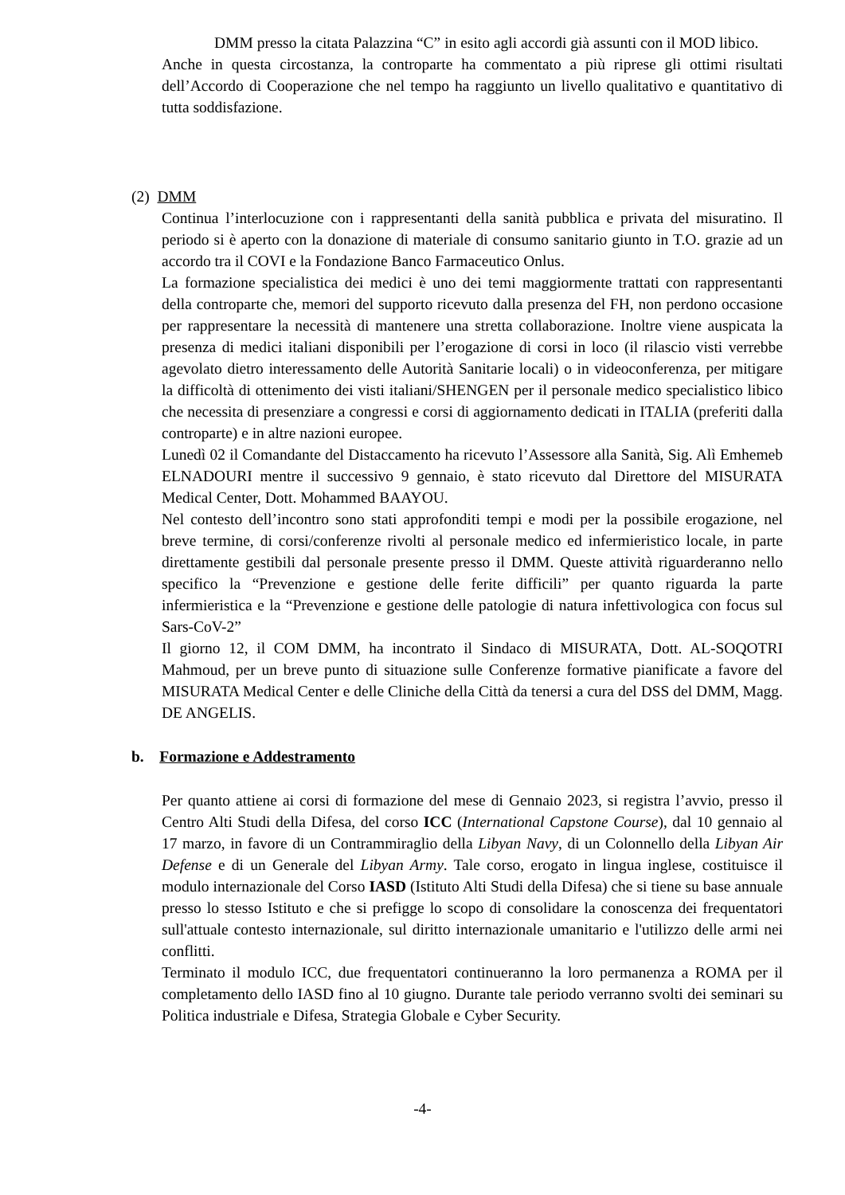DMM presso la citata Palazzina “C” in esito agli accordi già assunti con il MOD libico.
Anche in questa circostanza, la controparte ha commentato a più riprese gli ottimi risultati dell’Accordo di Cooperazione che nel tempo ha raggiunto un livello qualitativo e quantitativo di tutta soddisfazione.
(2) DMM
Continua l’interlocuzione con i rappresentanti della sanità pubblica e privata del misuratino. Il periodo si è aperto con la donazione di materiale di consumo sanitario giunto in T.O. grazie ad un accordo tra il COVI e la Fondazione Banco Farmaceutico Onlus.
La formazione specialistica dei medici è uno dei temi maggiormente trattati con rappresentanti della controparte che, memori del supporto ricevuto dalla presenza del FH, non perdono occasione per rappresentare la necessità di mantenere una stretta collaborazione. Inoltre viene auspicata la presenza di medici italiani disponibili per l’erogazione di corsi in loco (il rilascio visti verrebbe agevolato dietro interessamento delle Autorità Sanitarie locali) o in videoconferenza, per mitigare la difficoltà di ottenimento dei visti italiani/SHENGEN per il personale medico specialistico libico che necessita di presenziare a congressi e corsi di aggiornamento dedicati in ITALIA (preferiti dalla controparte) e in altre nazioni europee.
Lunedì 02 il Comandante del Distaccamento ha ricevuto l’Assessore alla Sanità, Sig. Alì Emhemeb ELNADOURI mentre il successivo 9 gennaio, è stato ricevuto dal Direttore del MISURATA Medical Center, Dott. Mohammed BAAYOU.
Nel contesto dell’incontro sono stati approfonditi tempi e modi per la possibile erogazione, nel breve termine, di corsi/conferenze rivolti al personale medico ed infermieristico locale, in parte direttamente gestibili dal personale presente presso il DMM. Queste attività riguarderanno nello specifico la “Prevenzione e gestione delle ferite difficili” per quanto riguarda la parte infermieristica e la “Prevenzione e gestione delle patologie di natura infettivologica con focus sul Sars-CoV-2”
Il giorno 12, il COM DMM, ha incontrato il Sindaco di MISURATA, Dott. AL-SOQOTRI Mahmoud, per un breve punto di situazione sulle Conferenze formative pianificate a favore del MISURATA Medical Center e delle Cliniche della Città da tenersi a cura del DSS del DMM, Magg. DE ANGELIS.
b. Formazione e Addestramento
Per quanto attiene ai corsi di formazione del mese di Gennaio 2023, si registra l’avvio, presso il Centro Alti Studi della Difesa, del corso ICC (International Capstone Course), dal 10 gennaio al 17 marzo, in favore di un Contrammiraglio della Libyan Navy, di un Colonnello della Libyan Air Defense e di un Generale del Libyan Army. Tale corso, erogato in lingua inglese, costituisce il modulo internazionale del Corso IASD (Istituto Alti Studi della Difesa) che si tiene su base annuale presso lo stesso Istituto e che si prefigge lo scopo di consolidare la conoscenza dei frequentatori sull'attuale contesto internazionale, sul diritto internazionale umanitario e l'utilizzo delle armi nei conflitti.
Terminato il modulo ICC, due frequentatori continueranno la loro permanenza a ROMA per il completamento dello IASD fino al 10 giugno. Durante tale periodo verranno svolti dei seminari su Politica industriale e Difesa, Strategia Globale e Cyber Security.
-4-